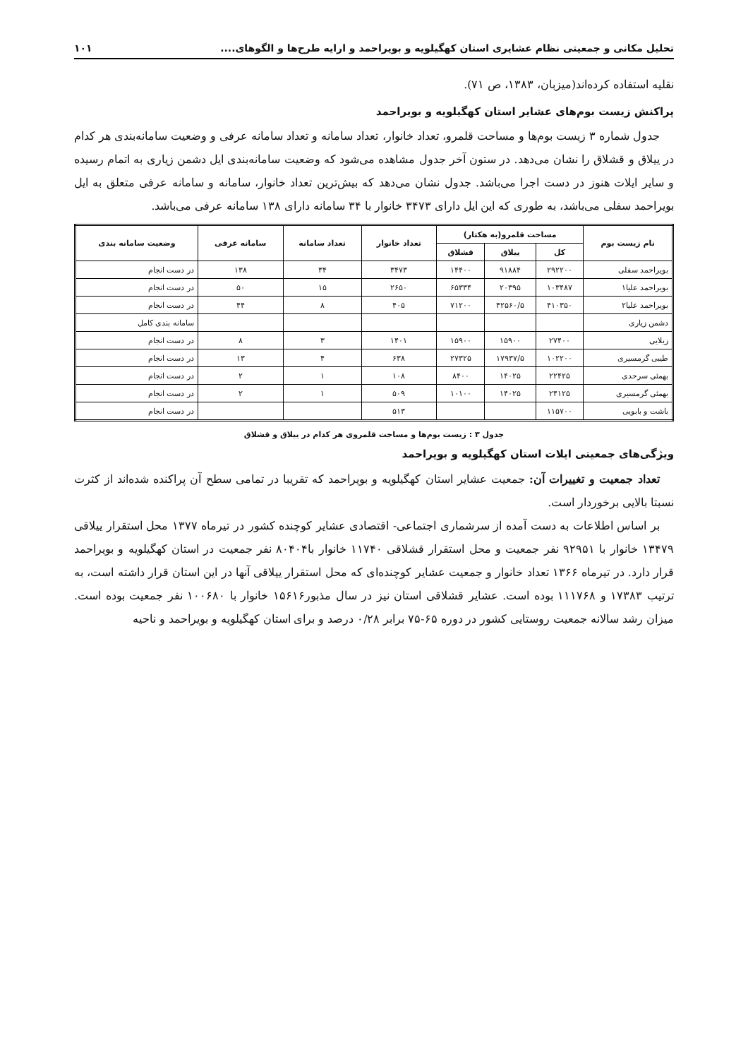تحلیل مکانی و جمعیتی نظام عشایری استان کهگیلویه و بویراحمد و ارایه طرح‌ها و الگوهای.... ۱۰۱
نقلیه استفاده کرده‌اند(میزبان، ۱۳۸۳، ص ۷۱).
پراکنش زیست بوم‌های عشایر استان کهگیلویه و بویراحمد
جدول شماره ۳ زیست بوم‌ها و مساحت قلمرو، تعداد خانوار، تعداد سامانه و تعداد سامانه عرفی و وضعیت سامانه‌بندی هر کدام در ییلاق و قشلاق را نشان می‌دهد. در ستون آخر جدول مشاهده می‌شود که وضعیت سامانه‌بندی ایل دشمن زیاری به اتمام رسیده و سایر ایلات هنوز در دست اجرا می‌باشد. جدول نشان می‌دهد که بیش‌ترین تعداد خانوار، سامانه و سامانه عرفی متعلق به ایل بویراحمد سفلی می‌باشد، به طوری که این ایل دارای ۳۴۷۳ خانوار با ۳۴ سامانه دارای ۱۳۸ سامانه عرفی می‌باشد.
| نام زیست بوم | مساحت قلمرو(به هکتار) | | | تعداد خانوار | تعداد سامانه | سامانه عرفی | وضعیت سامانه بندی |
| --- | --- | --- | --- | --- | --- | --- | --- |
| | کل | ییلاق | قشلاق | | | | |
| بویراحمد سفلی | ۲۹۲۲۰۰ | ۹۱۸۸۴ | ۱۴۴۰۰ | ۳۴۷۳ | ۳۴ | ۱۳۸ | در دست انجام |
| بویراحمد علیا۱ | ۱۰۳۴۸۷ | ۲۰۳۹۵ | ۶۵۳۳۴ | ۲۶۵۰ | ۱۵ | ۵۰ | در دست انجام |
| بویراحمد علیا۲ | ۴۱۰۳۵۰ | ۴۲۵۶۰/۵ | ۷۱۲۰۰ | ۴۰۵ | ۸ | ۴۴ | در دست انجام |
| دشمن زیاری | | | | | | | سامانه بندی کامل |
| زیلایی | ۲۷۴۰۰ | ۱۵۹۰۰ | ۱۵۹۰۰ | ۱۴۰۱ | ۳ | ۸ | در دست انجام |
| طیبی گرمسیری | ۱۰۲۲۰۰ | ۱۷۹۳۷/۵ | ۲۷۳۲۵ | ۶۳۸ | ۴ | ۱۳ | در دست انجام |
| بهمئی سرحدی | ۲۲۴۲۵ | ۱۴۰۲۵ | ۸۴۰۰ | ۱۰۸ | ۱ | ۲ | در دست انجام |
| بهمئی گرمسیری | ۲۴۱۲۵ | ۱۴۰۲۵ | ۱۰۱۰۰ | ۵۰۹ | ۱ | ۲ | در دست انجام |
| باشت و بابویی | ۱۱۵۷۰۰ | | | ۵۱۳ | | | در دست انجام |
جدول ۳ : زیست بوم‌ها و مساحت قلمروی هر کدام در ییلاق و قشلاق
ویژگی‌های جمعیتی ایلات استان کهگیلویه و بویراحمد
تعداد جمعیت و تغییرات آن: جمعیت عشایر استان کهگیلویه و بویراحمد که تقریبا در تمامی سطح آن پراکنده شده‌اند از کثرت نسبتا بالایی برخوردار است.
بر اساس اطلاعات به دست آمده از سرشماری اجتماعی- اقتصادی عشایر کوچنده کشور در تیرماه ۱۳۷۷ محل استقرار ییلاقی ۱۳۴۷۹ خانوار با ۹۲۹۵۱ نفر جمعیت و محل استقرار قشلاقی ۱۱۷۴۰ خانوار با۸۰۴۰۴ نفر جمعیت در استان کهگیلویه و بویراحمد قرار دارد. در تیرماه ۱۳۶۶ تعداد خانوار و جمعیت عشایر کوچنده‌ای که محل استقرار ییلاقی آنها در این استان قرار داشته است، به ترتیب ۱۷۳۸۳ و ۱۱۱۷۶۸ بوده است. عشایر قشلاقی استان نیز در سال مذبور۱۵۶۱۶ خانوار با ۱۰۰۶۸۰ نفر جمعیت بوده است. میزان رشد سالانه جمعیت روستایی کشور در دوره ۶۵-۷۵ برابر ۰/۲۸ درصد و برای استان کهگیلویه و بویراحمد و ناحیه